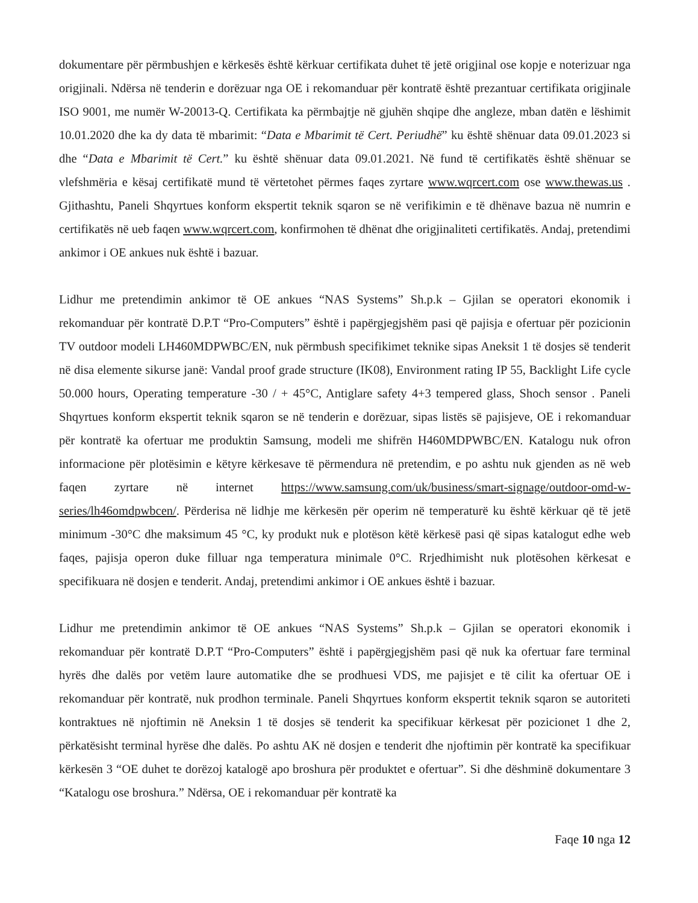dokumentare për përmbushjen e kërkesës është kërkuar certifikata duhet të jetë origjinal ose kopje e noterizuar nga origjinali. Ndërsa në tenderin e dorëzuar nga OE i rekomanduar për kontratë është prezantuar certifikata origjinale ISO 9001, me numër W-20013-Q. Certifikata ka përmbajtje në gjuhën shqipe dhe angleze, mban datën e lëshimit 10.01.2020 dhe ka dy data të mbarimit: “Data e Mbarimit të Cert. Periudhë” ku është shënuar data 09.01.2023 si dhe “Data e Mbarimit të Cert.” ku është shënuar data 09.01.2021. Në fund të certifikatës është shënuar se vlefshmëria e kësaj certifikatë mund të vërtetohet përmes faqes zyrtare www.wqrcert.com ose www.thewas.us . Gjithashtu, Paneli Shqyrtues konform ekspertit teknik sqaron se në verifikimin e të dhënave bazua në numrin e certifikatës në ueb faqen www.wqrcert.com, konfirmohen të dhënat dhe origjinaliteti certifikatës. Andaj, pretendimi ankimor i OE ankues nuk është i bazuar.
Lidhur me pretendimin ankimor të OE ankues “NAS Systems” Sh.p.k – Gjilan se operatori ekonomik i rekomanduar për kontratë D.P.T “Pro-Computers” është i papërgjegjshëm pasi që pajisja e ofertuar për pozicionin TV outdoor modeli LH460MDPWBC/EN, nuk përmbush specifikimet teknike sipas Aneksit 1 të dosjes së tenderit në disa elemente sikurse janë: Vandal proof grade structure (IK08), Environment rating IP 55, Backlight Life cycle 50.000 hours, Operating temperature -30 / + 45°C, Antiglare safety 4+3 tempered glass, Shoch sensor . Paneli Shqyrtues konform ekspertit teknik sqaron se në tenderin e dorëzuar, sipas listës së pajisjeve, OE i rekomanduar për kontratë ka ofertuar me produktin Samsung, modeli me shifrën H460MDPWBC/EN. Katalogu nuk ofron informacione për plotësimin e këtyre kërkesave të përmendura në pretendim, e po ashtu nuk gjenden as në web faqen zyrtare në internet https://www.samsung.com/uk/business/smart-signage/outdoor-omd-w-series/lh46omdpwbcen/. Përderisa në lidhje me kërkesën për operim në temperaturë ku është kërkuar që të jetë minimum -30°C dhe maksimum 45 °C, ky produkt nuk e plotëson këtë kërkesë pasi që sipas katalogut edhe web faqes, pajisja operon duke filluar nga temperatura minimale 0°C. Rrjedhimisht nuk plotësohen kërkesat e specifikuara në dosjen e tenderit. Andaj, pretendimi ankimor i OE ankues është i bazuar.
Lidhur me pretendimin ankimor të OE ankues “NAS Systems” Sh.p.k – Gjilan se operatori ekonomik i rekomanduar për kontratë D.P.T “Pro-Computers” është i papërgjegjshëm pasi që nuk ka ofertuar fare terminal hyrës dhe dalës por vetëm laure automatike dhe se prodhuesi VDS, me pajisjet e të cilit ka ofertuar OE i rekomanduar për kontratë, nuk prodhon terminale. Paneli Shqyrtues konform ekspertit teknik sqaron se autoriteti kontraktues në njoftimin në Aneksin 1 të dosjes së tenderit ka specifikuar kërkesat për pozicionet 1 dhe 2, përkatësisht terminal hyrëse dhe dalës. Po ashtu AK në dosjen e tenderit dhe njoftimin për kontratë ka specifikuar kërkesën 3 “OE duhet te dorëzoj katalogë apo broshura për produktet e ofertuar”. Si dhe dëshminë dokumentare 3 “Katalogu ose broshura.” Ndërsa, OE i rekomanduar për kontratë ka
Faqe 10 nga 12